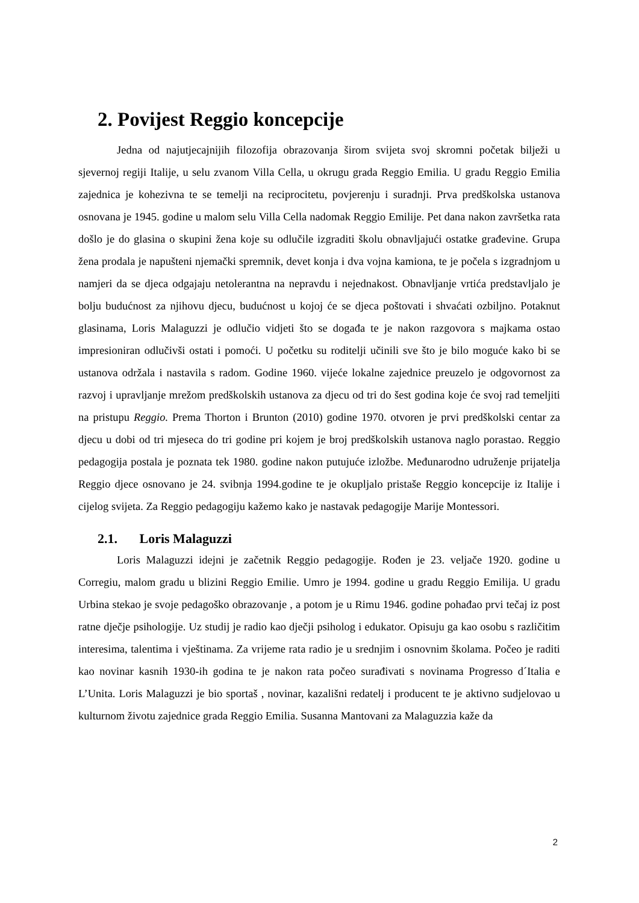2. Povijest Reggio koncepcije
Jedna od najutjecajnijih filozofija obrazovanja širom svijeta svoj skromni početak bilježi u sjevernoj regiji Italije, u selu zvanom Villa Cella, u okrugu grada Reggio Emilia. U gradu Reggio Emilia zajednica je kohezivna te se temelji na reciprocitetu, povjerenju i suradnji. Prva predškolska ustanova osnovana je 1945. godine u malom selu Villa Cella nadomak Reggio Emilije. Pet dana nakon završetka rata došlo je do glasina o skupini žena koje su odlučile izgraditi školu obnavljajući ostatke građevine. Grupa žena prodala je napušteni njemački spremnik, devet konja i dva vojna kamiona, te je počela s izgradnjom u namjeri da se djeca odgajaju netolerantna na nepravdu i nejednakost. Obnavljanje vrtića predstavljalo je bolju budućnost za njihovu djecu, budućnost u kojoj će se djeca poštovati i shvaćati ozbiljno. Potaknut glasinama, Loris Malaguzzi je odlučio vidjeti što se događa te je nakon razgovora s majkama ostao impresioniran odlučivši ostati i pomoći. U početku su roditelji učinili sve što je bilo moguće kako bi se ustanova održala i nastavila s radom. Godine 1960. vijeće lokalne zajednice preuzelo je odgovornost za razvoj i upravljanje mrežom predškolskih ustanova za djecu od tri do šest godina koje će svoj rad temeljiti na pristupu Reggio. Prema Thorton i Brunton (2010) godine 1970. otvoren je prvi predškolski centar za djecu u dobi od tri mjeseca do tri godine pri kojem je broj predškolskih ustanova naglo porastao. Reggio pedagogija postala je poznata tek 1980. godine nakon putujuće izložbe. Međunarodno udruženje prijatelja Reggio djece osnovano je 24. svibnja 1994.godine te je okupljalo pristaše Reggio koncepcije iz Italije i cijelog svijeta. Za Reggio pedagogiju kažemo kako je nastavak pedagogije Marije Montessori.
2.1. Loris Malaguzzi
Loris Malaguzzi idejni je začetnik Reggio pedagogije. Rođen je 23. veljače 1920. godine u Corregiu, malom gradu u blizini Reggio Emilie. Umro je 1994. godine u gradu Reggio Emilija. U gradu Urbina stekao je svoje pedagoško obrazovanje , a potom je u Rimu 1946. godine pohađao prvi tečaj iz post ratne dječje psihologije. Uz studij je radio kao dječji psiholog i edukator. Opisuju ga kao osobu s različitim interesima, talentima i vještinama. Za vrijeme rata radio je u srednjim i osnovnim školama. Počeo je raditi kao novinar kasnih 1930-ih godina te je nakon rata počeo surađivati s novinama Progresso d´Italia e L’Unita. Loris Malaguzzi je bio sportaš , novinar, kazališni redatelj i producent te je aktivno sudjelovao u kulturnom životu zajednice grada Reggio Emilia. Susanna Mantovani za Malaguzzia kaže da
2